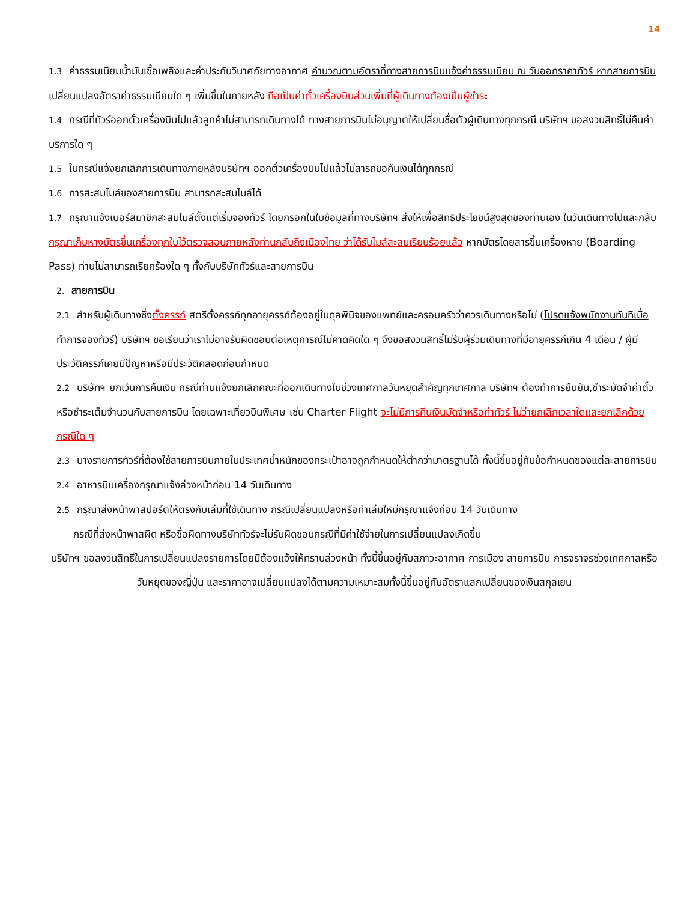14
1.3 ค่าธรรมเนียมน้ำมันเชื้อเพลิงและค่าประกันวินาศภัยทางอากาศ คำนวณตามอัตราที่ทางสายการบินแจ้งค่าธรรมเนียม ณ วันออกราคาทัวร์ หากสายการบินเปลี่ยนแปลงอัตราค่าธรรมเนียมใด ๆ เพิ่มขึ้นในภายหลัง ถือเป็นค่าตั๋วเครื่องบินส่วนเพิ่มที่ผู้เดินทางต้องเป็นผู้ชำระ
1.4 กรณีที่ทัวร์ออกตั๋วเครื่องบินไปแล้วลูกค้าไม่สามารถเดินทางได้ ทางสายการบินไม่อนุญาตให้เปลี่ยนชื่อตัวผู้เดินทางทุกกรณี บริษัทฯ ขอสงวนสิทธิ์ไม่คืนค่าบริการใด ๆ
1.5 ในกรณีแจ้งยกเลิกการเดินทางภายหลังบริษัทฯ ออกตั๋วเครื่องบินไปแล้วไม่สารถขอคืนเงินได้ทุกกรณี
1.6 การสะสมไมล์ของสายการบิน สามารถสะสมไมล์ได้
1.7 กรุณาแจ้งเบอร์สมาชิกสะสมไมล์ตั้งแต่เริ่มจองทัวร์ โดยกรอกในใบข้อมูลที่ทางบริษัทฯ ส่งให้เพื่อสิทธิประโยชน์สูงสุดของท่านเอง ในวันเดินทางไปและกลับ กรุณาเก็บหางบัตรขึ้นเครื่องทุกใบไว้ตรวจสอบภายหลังท่านกลับถึงเมืองไทย ว่าได้รับไมล์สะสมเรียบร้อยแล้ว หากบัตรโดยสารขึ้นเครื่องหาย (Boarding Pass) ท่านไม่สามารถเรียกร้องใด ๆ ทั้งกับบริษัททัวร์และสายการบิน
2. สายการบิน
2.1 สำหรับผู้เดินทางซึ่งตั้งครรภ์ สตรีตั้งครรภ์ทุกอายุครรภ์ต้องอยู่ในดุลพินิจของแพทย์และครอบครัวว่าควรเดินทางหรือไม่ (โปรดแจ้งพนักงานทันทีเมื่อทำการจองทัวร์) บริษัทฯ ขอเรียนว่าเราไม่อาจรับผิดชอบต่อเหตุการณ์ไม่คาดคิดใด ๆ จึงขอสงวนสิทธิ์ไม่รับผู้ร่วมเดินทางที่มีอายุครรภ์เกิน 4 เดือน / ผู้มีประวัติครรภ์เคยมีปัญหาหรือมีประวัติคลอดก่อนกำหนด
2.2 บริษัทฯ ยกเว้นการคืนเงิน กรณีท่านแจ้งยกเลิกคณะที่ออกเดินทางในช่วงเทศกาลวันหยุดสำคัญทุกเทศกาล บริษัทฯ ต้องทำการยืนยัน,ชำระมัดจำค่าตั๋วหรือชำระเต็มจำนวนกับสายการบิน โดยเฉพาะเที่ยวบินพิเศษ เช่น Charter Flight จะไม่มีการคืนเงินมัดจำหรือค่าทัวร์ ไม่ว่ายกเลิกเวลาใดและยกเลิกด้วยกรณีใด ๆ
2.3 บางรายการทัวร์ที่ต้องใช้สายการบินภายในประเทศน้ำหนักของกระเป๋าอาจถูกกำหนดให้ต่ำกว่ามาตรฐานได้ ทั้งนี้ขึ้นอยู่กับข้อกำหนดของแต่ละสายการบิน
2.4 อาหารบินเครื่องกรุณาแจ้งล่วงหน้าก่อน 14 วันเดินทาง
2.5 กรุณาส่งหน้าพาสปอร์ตให้ตรงกับเล่มที่ใช้เดินทาง กรณีเปลี่ยนแปลงหรือทำเล่มใหม่กรุณาแจ้งก่อน 14 วันเดินทาง
กรณีที่ส่งหน้าพาสผิด หรือชื่อผิดทางบริษัททัวร์จะไม่รับผิดชอบกรณีที่มีค่าใช้จ่ายในการเปลี่ยนแปลงเกิดขึ้น
บริษัทฯ ขอสงวนสิทธิ์ในการเปลี่ยนแปลงรายการโดยมิต้องแจ้งให้ทราบล่วงหน้า ทั้งนี้ขึ้นอยู่กับสภาวะอากาศ การเมือง สายการบิน การจราจรช่วงเทศกาลหรือวันหยุดของญี่ปุ่น และราคาอาจเปลี่ยนแปลงได้ตามความเหมาะสมทั้งนี้ขึ้นอยู่กับอัตราแลกเปลี่ยนของเงินสกุลเยน